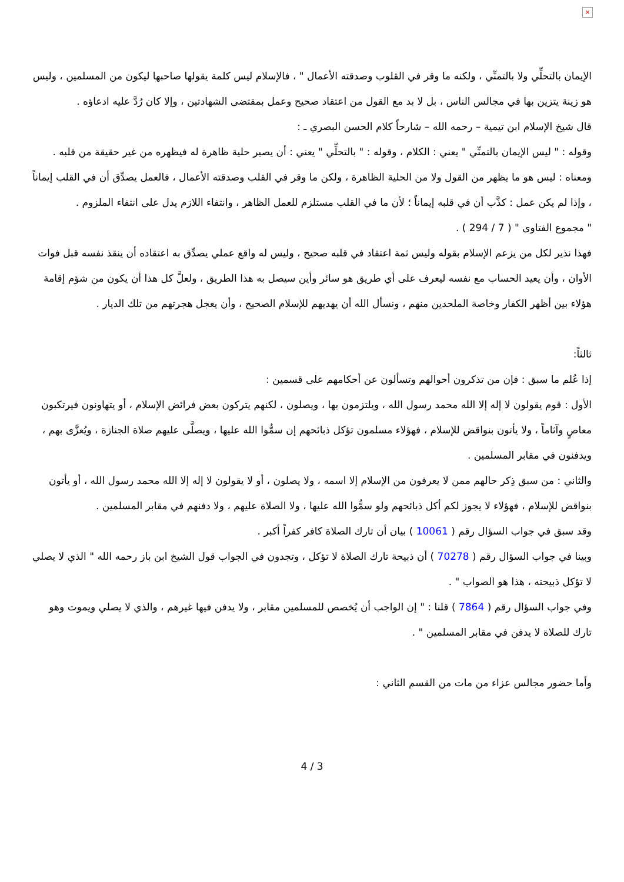×
الإيمان بالتحلِّي ولا بالتمنِّي ، ولكنه ما وقر في القلوب وصدقته الأعمال " ، فالإسلام ليس كلمة يقولها صاحبها ليكون من المسلمين ، وليس هو زينة يتزين بها في مجالس الناس ، بل لا بد مع القول من اعتقاد صحيح وعمل بمقتضى الشهادتين ، وإلا كان رُدَّ عليه ادعاؤه .
قال شيخ الإسلام ابن تيمية – رحمه الله – شارحاً كلام الحسن البصري ـ :
وقوله : " ليس الإيمان بالتمنِّي " يعني : الكلام ، وقوله : " بالتحلِّي " يعني : أن يصير حلية ظاهرة له فيظهره من غير حقيقة من قلبه .
ومعناه : ليس هو ما يظهر من القول ولا من الحلية الظاهرة ، ولكن ما وقر في القلب وصدقته الأعمال ، فالعمل يصدِّق أن في القلب إيماناً ، وإذا لم يكن عمل : كذَّب أن في قلبه إيماناً ؛ لأن ما في القلب مستلزم للعمل الظاهر ، وانتفاء اللازم يدل على انتفاء الملزوم .
" مجموع الفتاوى " ( 7 / 294 ) .
فهذا نذير لكل من يزعم الإسلام بقوله وليس ثمة اعتقاد في قلبه صحيح ، وليس له واقع عملي يصدِّق به اعتقاده أن ينقذ نفسه قبل فوات الأوان ، وأن يعيد الحساب مع نفسه ليعرف على أي طريق هو سائر وأين سيصل به هذا الطريق ، ولعلَّ كل هذا أن يكون من شؤم إقامة هؤلاء بين أظهر الكفار وخاصة الملحدين منهم ، ونسأل الله أن يهديهم للإسلام الصحيح ، وأن يعجل هجرتهم من تلك الديار .
ثالثاً:
إذا عُلم ما سبق : فإن من تذكرون أحوالهم وتسألون عن أحكامهم على قسمين :
الأول : قوم يقولون لا إله إلا الله محمد رسول الله ، ويلتزمون بها ، ويصلون ، لكنهم يتركون بعض فرائض الإسلام ، أو يتهاونون فيرتكبون معاصٍ وآثاماً ، ولا يأتون بنواقض للإسلام ، فهؤلاء مسلمون تؤكل ذبائحهم إن سمُّوا الله عليها ، ويصلَّى عليهم صلاة الجنازة ، ويُعزَّى بهم ، ويدفنون في مقابر المسلمين .
والثاني : من سبق ذِكر حالهم ممن لا يعرفون من الإسلام إلا اسمه ، ولا يصلون ، أو لا يقولون لا إله إلا الله محمد رسول الله ، أو يأتون بنواقض للإسلام ، فهؤلاء لا يجوز لكم أكل ذبائحهم ولو سمُّوا الله عليها ، ولا الصلاة عليهم ، ولا دفنهم في مقابر المسلمين .
وقد سبق في جواب السؤال رقم ( 10061 ) بيان أن تارك الصلاة كافر كفراً أكبر .
وبينا في جواب السؤال رقم ( 70278 ) أن ذبيحة تارك الصلاة لا تؤكل ، وتجدون في الجواب قول الشيخ ابن باز رحمه الله " الذي لا يصلي لا تؤكل ذبيحته ، هذا هو الصواب " .
وفي جواب السؤال رقم ( 7864 ) قلنا : " إن الواجب أن يُخصص للمسلمين مقابر ، ولا يدفن فيها غيرهم ، والذي لا يصلي ويموت وهو تارك للصلاة لا يدفن في مقابر المسلمين " .
وأما حضور مجالس عزاء من مات من القسم الثاني :
4 / 3